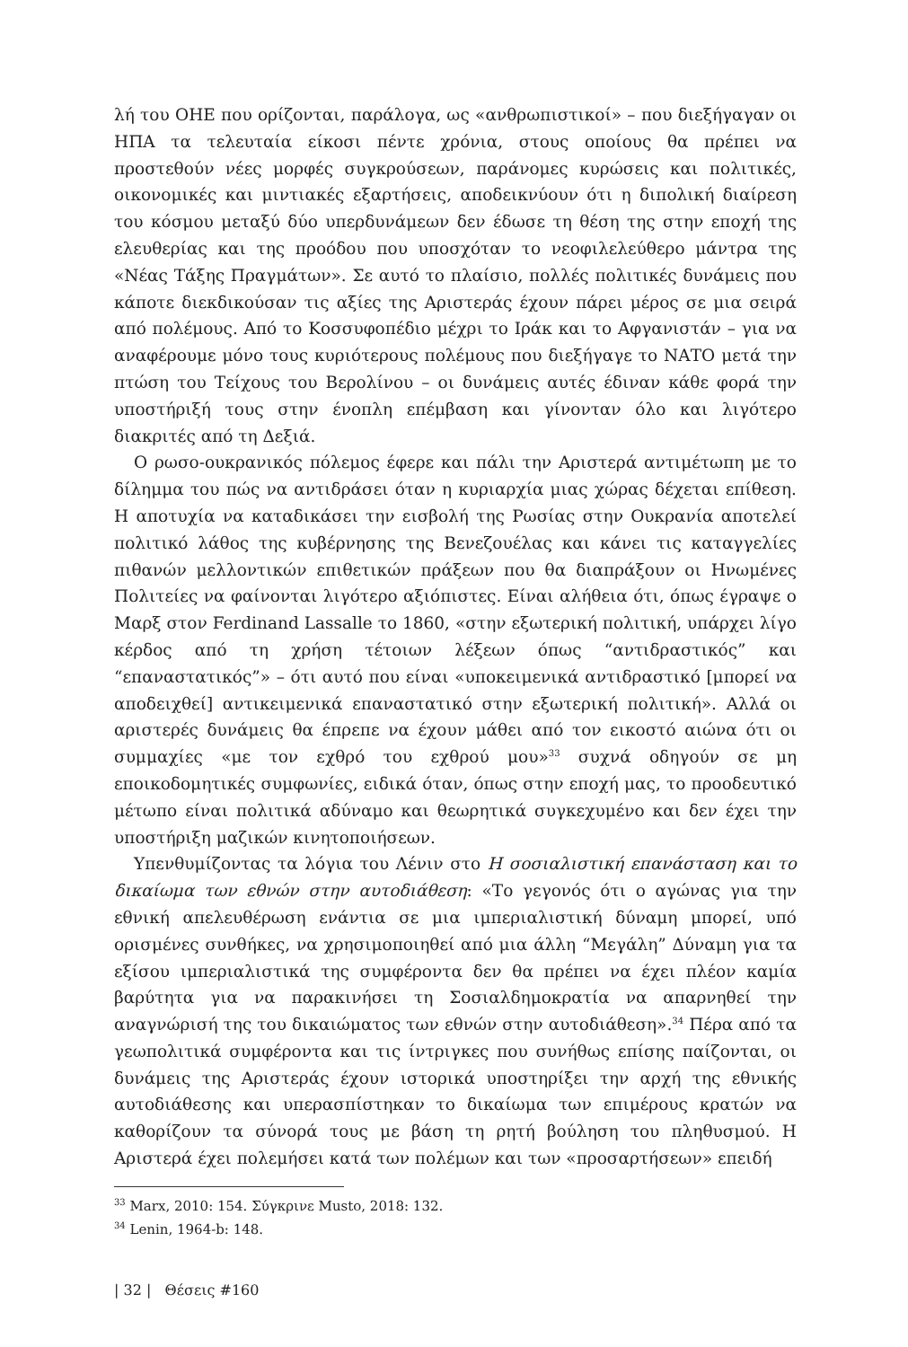λή του ΟΗΕ που ορίζονται, παράλογα, ως «ανθρωπιστικοί» – που διεξήγαγαν οι ΗΠΑ τα τελευταία είκοσι πέντε χρόνια, στους οποίους θα πρέπει να προστεθούν νέες μορφές συγκρούσεων, παράνομες κυρώσεις και πολιτικές, οικονομικές και μιντιακές εξαρτήσεις, αποδεικνύουν ότι η διπολική διαίρεση του κόσμου μεταξύ δύο υπερδυνάμεων δεν έδωσε τη θέση της στην εποχή της ελευθερίας και της προόδου που υποσχόταν το νεοφιλελεύθερο μάντρα της «Νέας Τάξης Πραγμάτων». Σε αυτό το πλαίσιο, πολλές πολιτικές δυνάμεις που κάποτε διεκδικούσαν τις αξίες της Αριστεράς έχουν πάρει μέρος σε μια σειρά από πολέμους. Από το Κοσσυφοπέδιο μέχρι το Ιράκ και το Αφγανιστάν – για να αναφέρουμε μόνο τους κυριότερους πολέμους που διεξήγαγε το ΝΑΤΟ μετά την πτώση του Τείχους του Βερολίνου – οι δυνάμεις αυτές έδιναν κάθε φορά την υποστήριξή τους στην ένοπλη επέμβαση και γίνονταν όλο και λιγότερο διακριτές από τη Δεξιά.
Ο ρωσο-ουκρανικός πόλεμος έφερε και πάλι την Αριστερά αντιμέτωπη με το δίλημμα του πώς να αντιδράσει όταν η κυριαρχία μιας χώρας δέχεται επίθεση. Η αποτυχία να καταδικάσει την εισβολή της Ρωσίας στην Ουκρανία αποτελεί πολιτικό λάθος της κυβέρνησης της Βενεζουέλας και κάνει τις καταγγελίες πιθανών μελλοντικών επιθετικών πράξεων που θα διαπράξουν οι Ηνωμένες Πολιτείες να φαίνονται λιγότερο αξιόπιστες. Είναι αλήθεια ότι, όπως έγραψε ο Μαρξ στον Ferdinand Lassalle το 1860, «στην εξωτερική πολιτική, υπάρχει λίγο κέρδος από τη χρήση τέτοιων λέξεων όπως “αντιδραστικός” και “επαναστατικός”» – ότι αυτό που είναι «υποκειμενικά αντιδραστικό [μπορεί να αποδειχθεί] αντικειμενικά επαναστατικό στην εξωτερική πολιτική». Αλλά οι αριστερές δυνάμεις θα έπρεπε να έχουν μάθει από τον εικοστό αιώνα ότι οι συμμαχίες «με τον εχθρό του εχθρού μου»<sup>33</sup> συχνά οδηγούν σε μη εποικοδομητικές συμφωνίες, ειδικά όταν, όπως στην εποχή μας, το προοδευτικό μέτωπο είναι πολιτικά αδύναμο και θεωρητικά συγκεχυμένο και δεν έχει την υποστήριξη μαζικών κινητοποιήσεων.
Υπενθυμίζοντας τα λόγια του Λένιν στο Η σοσιαλιστική επανάσταση και το δικαίωμα των εθνών στην αυτοδιάθεση: «Το γεγονός ότι ο αγώνας για την εθνική απελευθέρωση ενάντια σε μια ιμπεριαλιστική δύναμη μπορεί, υπό ορισμένες συνθήκες, να χρησιμοποιηθεί από μια άλλη “Μεγάλη” Δύναμη για τα εξίσου ιμπεριαλιστικά της συμφέροντα δεν θα πρέπει να έχει πλέον καμία βαρύτητα για να παρακινήσει τη Σοσιαλδημοκρατία να απαρνηθεί την αναγνώρισή της του δικαιώματος των εθνών στην αυτοδιάθεση».<sup>34</sup> Πέρα από τα γεωπολιτικά συμφέροντα και τις ίντριγκες που συνήθως επίσης παίζονται, οι δυνάμεις της Αριστεράς έχουν ιστορικά υποστηρίξει την αρχή της εθνικής αυτοδιάθεσης και υπερασπίστηκαν το δικαίωμα των επιμέρους κρατών να καθορίζουν τα σύνορά τους με βάση τη ρητή βούληση του πληθυσμού. Η Αριστερά έχει πολεμήσει κατά των πολέμων και των «προσαρτήσεων» επειδή
<sup>33</sup> Marx, 2010: 154. Σύγκρινε Musto, 2018: 132.
<sup>34</sup> Lenin, 1964-b: 148.
| 32 | Θέσεις #160